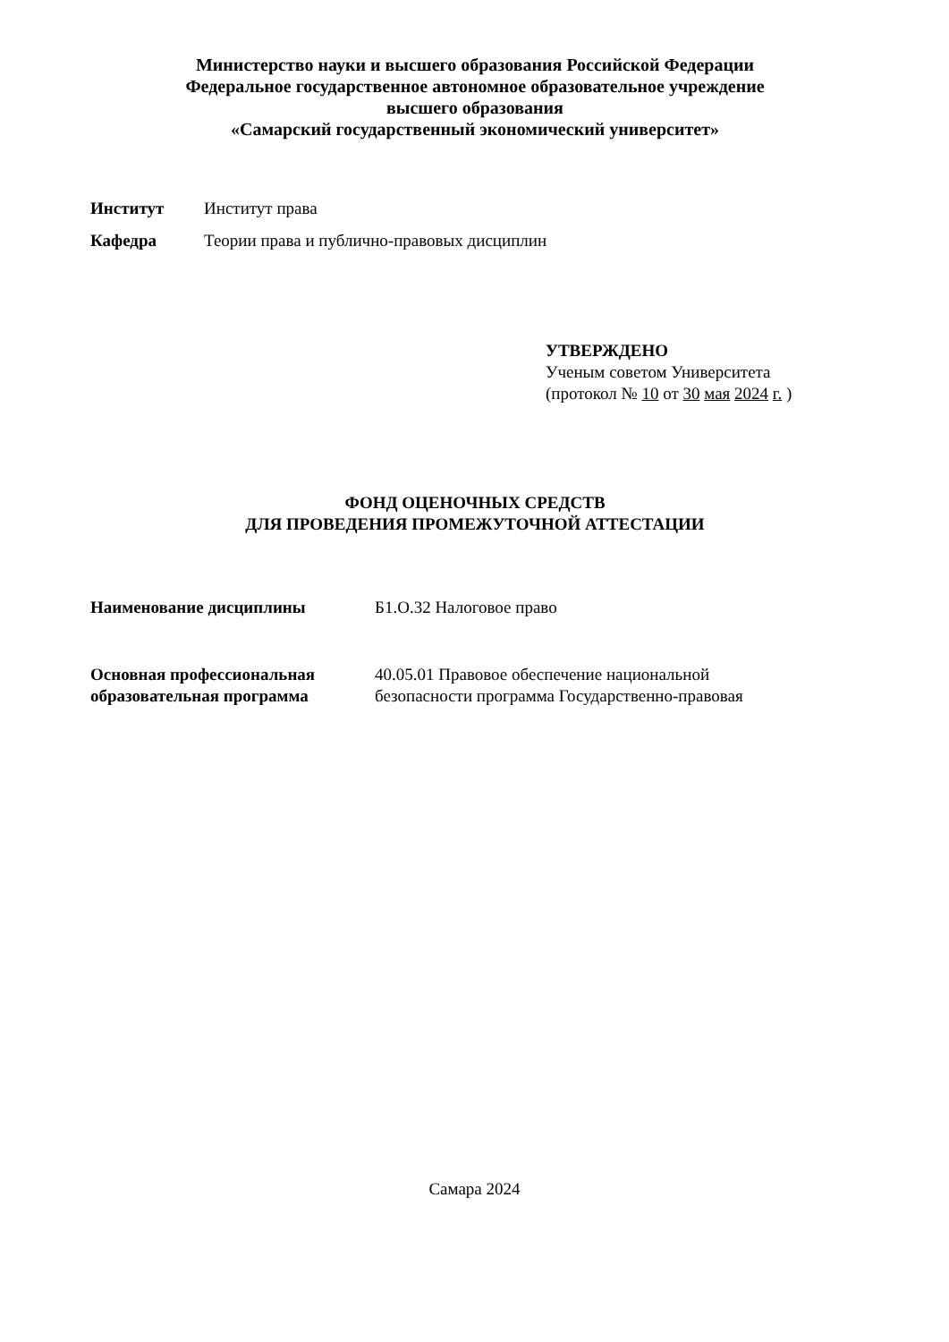Министерство науки и высшего образования Российской Федерации
Федеральное государственное автономное образовательное учреждение
высшего образования
«Самарский государственный экономический университет»
Институт Институт права
Кафедра Теории права и публично-правовых дисциплин
УТВЕРЖДЕНО
Ученым советом Университета
(протокол № 10 от 30 мая 2024 г. )
ФОНД ОЦЕНОЧНЫХ СРЕДСТВ
ДЛЯ ПРОВЕДЕНИЯ ПРОМЕЖУТОЧНОЙ АТТЕСТАЦИИ
Наименование дисциплины Б1.О.32 Налоговое право
Основная профессиональная
образовательная программа 40.05.01 Правовое обеспечение национальной безопасности программа Государственно-правовая
Самара 2024